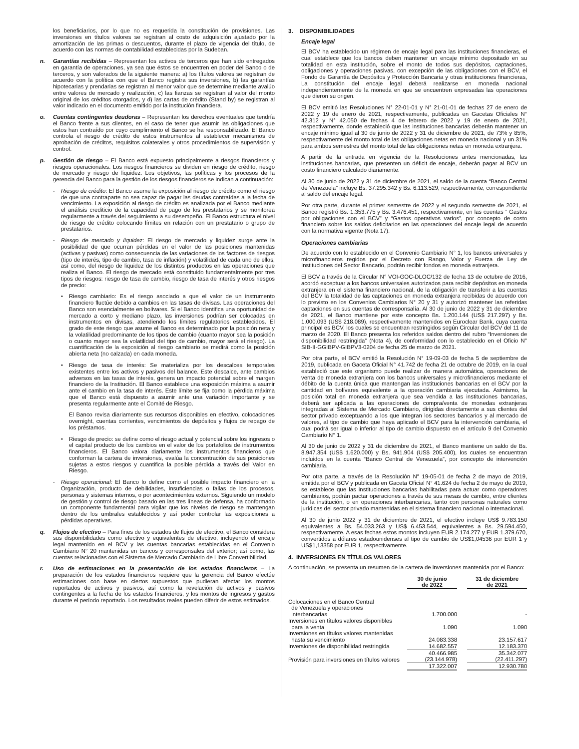los beneficiarios, por lo que no es requerida la constitución de provisiones. Las inversiones en títulos valores se registran al costo de adquisición ajustado por la amortización de las primas o descuentos, durante el plazo de vigencia del título, de acuerdo con las normas de contabilidad establecidas por la Sudeban.
n. Garantías recibidas – Representan los activos de terceros que han sido entregados en garantía de operaciones, ya sea que éstos se encuentren en poder del Banco o de terceros, y son valorados de la siguiente manera: a) los títulos valores se registran de acuerdo con la política con que el Banco registra sus inversiones, b) las garantías hipotecarias y prendarias se registran al menor valor que se determine mediante avalúo entre valores de mercado y realización, c) las fianzas se registran al valor del monto original de los créditos otorgados, y d) las cartas de crédito (Stand by) se registran al valor indicado en el documento emitido por la institución financiera.
o. Cuentas contingentes deudoras – Representan los derechos eventuales que tendría el Banco frente a sus clientes, en el caso de tener que asumir las obligaciones que estos han contraído por cuyo cumplimiento el Banco se ha responsabilizado. El Banco controla el riesgo de crédito de estos instrumentos al establecer mecanismos de aprobación de créditos, requisitos colaterales y otros procedimientos de supervisión y control.
p. Gestión de riesgo – El Banco está expuesto principalmente a riesgos financieros y riesgos operacionales. Los riesgos financieros se dividen en riesgo de crédito, riesgo de mercado y riesgo de liquidez. Los objetivos, las políticas y los procesos de la gerencia del Banco para la gestión de los riesgos financieros se indican a continuación:
- Riesgo de crédito: El Banco asume la exposición al riesgo de crédito como el riesgo de que una contraparte no sea capaz de pagar las deudas contraídas a la fecha de vencimiento. La exposición al riesgo de crédito es analizada por el Banco mediante el análisis crediticio de la capacidad de pago de los prestatarios y se monitorea regularmente a través del seguimiento a su desempeño. El Banco estructura el nivel de riesgo de crédito colocando límites en relación con un prestatario o grupo de prestatarios.
- Riesgo de mercado y liquidez: El riesgo de mercado y liquidez surge ante la posibilidad de que ocurran pérdidas en el valor de las posiciones mantenidas (activas y pasivas) como consecuencia de las variaciones de los factores de riesgos (tipo de interés, tipo de cambio, tasa de inflación) y volatilidad de cada uno de ellos, así como, del riesgo de liquidez de los distintos productos en las operaciones que realiza el Banco. El riesgo de mercado está constituido fundamentalmente por tres tipos de riesgos: riesgo de tasa de cambio, riesgo de tasa de interés y otros riesgos de precio:
• Riesgo cambiario: Es el riesgo asociado a que el valor de un instrumento financiero fluctúe debido a cambios en las tasas de divisas. Las operaciones del Banco son esencialmente en bolívares. Si el Banco identifica una oportunidad de mercado a corto y mediano plazo, las inversiones podrían ser colocadas en instrumentos en divisas, atendiendo los límites regulatorios establecidos. El grado de este riesgo que asume el Banco es determinado por la posición neta y la volatilidad predominante de los tipos de cambio (cuanto mayor sea la posición o cuanto mayor sea la volatilidad del tipo de cambio, mayor será el riesgo). La cuantificación de la exposición al riesgo cambiario se medirá como la posición abierta neta (no calzada) en cada moneda.
• Riesgo de tasa de interés: Se materializa por los descalces temporales existentes entre los activos y pasivos del balance. Este descalce, ante cambios adversos en las tasas de interés, genera un impacto potencial sobre el margen financiero de la Institución. El Banco establece una exposición máxima a asumir ante el cambio en la tasa de interés. Este límite se fija como la pérdida máxima que el Banco está dispuesto a asumir ante una variación importante y se presenta regularmente ante el Comité de Riesgo.
El Banco revisa diariamente sus recursos disponibles en efectivo, colocaciones overnight, cuentas corrientes, vencimientos de depósitos y flujos de repago de los préstamos.
• Riesgo de precio: se define como el riesgo actual y potencial sobre los ingresos o el capital producto de los cambios en el valor de los portafolios de instrumentos financieros. El Banco valora diariamente los instrumentos financieros que conforman la cartera de inversiones, evalúa la concentración de sus posiciones sujetas a estos riesgos y cuantifica la posible pérdida a través del Valor en Riesgo.
- Riesgo operacional: El Banco lo define como el posible impacto financiero en la Organización, producto de debilidades, insuficiencias o fallas de los procesos, personas y sistemas internos, o por acontecimientos externos. Siguiendo un modelo de gestión y control de riesgo basado en las tres líneas de defensa, ha conformado un componente fundamental para vigilar que los niveles de riesgo se mantengan dentro de los umbrales establecidos y así poder controlar las exposiciones a pérdidas operativas.
q. Flujos de efectivo – Para fines de los estados de flujos de efectivo, el Banco considera sus disponibilidades como efectivo y equivalentes de efectivo, incluyendo el encaje legal mantenido en el BCV y las cuentas bancarias establecidas en el Convenio Cambiario N° 20 mantenidas en bancos y corresponsales del exterior; así como, las cuentas relacionadas con el Sistema de Mercado Cambiario de Libre Convertibilidad.
r. Uso de estimaciones en la presentación de los estados financieros – La preparación de los estados financieros requiere que la gerencia del Banco efectúe estimaciones con base en ciertos supuestos que pudieran afectar los montos reportados de activos y pasivos, así como la revelación de activos y pasivos contingentes a la fecha de los estados financieros, y los montos de ingresos y gastos durante el período reportado. Los resultados reales pueden diferir de estos estimados.
3. DISPONIBILIDADES
Encaje legal
El BCV ha establecido un régimen de encaje legal para las instituciones financieras, el cual establece que los bancos deben mantener un encaje mínimo depositado en su totalidad en esta institución, sobre el monto de todos sus depósitos, captaciones, obligaciones y operaciones pasivas, con excepción de las obligaciones con el BCV, el Fondo de Garantía de Depósitos y Protección Bancaria y otras instituciones financieras, La constitución del encaje legal deberá realizarse en moneda nacional independientemente de la moneda en que se encuentren expresadas las operaciones que dieron su origen.
El BCV emitió las Resoluciones N° 22-01-01 y N° 21-01-01 de fechas 27 de enero de 2022 y 19 de enero de 2021, respectivamente, publicadas en Gacetas Oficiales N° 42.312 y N° 42.050 de fechas 4 de febrero de 2022 y 19 de enero de 2021, respectivamente, donde estableció que las instituciones bancarias deberán mantener un encaje mínimo igual al 30 de junio de 2022 y 31 de diciembre de 2021, de 73% y 85%, respectivamente del monto total de las obligaciones netas en moneda nacional y un 31% para ambos semestres del monto total de las obligaciones netas en moneda extranjera.
A partir de la entrada en vigencia de la Resoluciones antes mencionadas, las instituciones bancarias, que presenten un déficit de encaje, deberán pagar al BCV un costo financiero calculado diariamente.
Al 30 de junio de 2022 y 31 de diciembre de 2021, el saldo de la cuenta “Banco Central de Venezuela” incluye Bs. 37.295.342 y Bs. 6.113.529, respectivamente, correspondiente al saldo del encaje legal.
Por otra parte, durante el primer semestre de 2022 y el segundo semestre de 2021, el Banco registró Bs. 1.353.775 y Bs. 3.476.451, respectivamente, en las cuentas “ Gastos por obligaciones con el BCV” y “Gastos operativos varios”, por concepto de costo financiero sobre los saldos deficitarios en las operaciones del encaje legal de acuerdo con la normativa vigente (Nota 17).
Operaciones cambiarias
De acuerdo con lo establecido en el Convenio Cambiario N° 1, los bancos universales y microfinancieros regidos por el Decreto con Rango, Valor y Fuerza de Ley de Instituciones del Sector Bancario, podrán recibir fondos en moneda extranjera.
El BCV a través de la Circular N° VOI-GOC-DLOC/132 de fecha 13 de octubre de 2016, acordó exceptuar a los bancos universales autorizados para recibir depósitos en moneda extranjera en el sistema financiero nacional, de la obligación de transferir a las cuentas del BCV la totalidad de las captaciones en moneda extranjera recibidas de acuerdo con lo previsto en los Convenios Cambiarios N° 20 y 31 y autorizó mantener las referidas captaciones en sus cuentas de corresponsalía. Al 30 de junio de 2022 y 31 de diciembre de 2021, el Banco mantiene por este concepto Bs. 1.200.144 (US$ 217.297) y Bs. 1.000.093 (US$ 218.089), respectivamente mantenidos en Euroclear Bank, cuya cuenta principal es BCV, los cuales se encuentran restringidos según Circular del BCV del 11 de marzo de 2020. El Banco presenta los referidos saldos dentro del rubro “Inversiones de disponibilidad restringida” (Nota 4), de conformidad con lo establecido en el Oficio N° SIB-II-GGIBPV-GIBPV3-0204 de fecha 25 de marzo de 2021.
Por otra parte, el BCV emitió la Resolución N° 19-09-03 de fecha 5 de septiembre de 2019, publicada en Gaceta Oficial N° 41.742 de fecha 21 de octubre de 2019, en la cual estableció que este organismo puede realizar de manera automática, operaciones de venta de moneda extranjera con los bancos universales y microfinancieros mediante el débito de la cuenta única que mantengan las instituciones bancarias en el BCV por la cantidad en bolívares equivalente a la operación cambiaria ejecutada. Asimismo, la posición total en moneda extranjera que sea vendida a las instituciones bancarias, deberá ser aplicada a las operaciones de compra/venta de monedas extranjeras integradas al Sistema de Mercado Cambiario, dirigidas directamente a sus clientes del sector privado exceptuando a los que integran los sectores bancarios y al mercado de valores, al tipo de cambio que haya aplicado el BCV para la intervención cambiaria, el cual podrá ser igual o inferior al tipo de cambio dispuesto en el artículo 9 del Convenio Cambiario N° 1.
Al 30 de junio de 2022 y 31 de diciembre de 2021, el Banco mantiene un saldo de Bs. 8.947.354 (US$ 1.620.000) y Bs. 941.904 (US$ 205.400), los cuales se encuentran incluidos en la cuenta “Banco Central de Venezuela”, por concepto de intervención cambiaria.
Por otra parte, a través de la Resolución N° 19-05-01 de fecha 2 de mayo de 2019, emitida por el BCV y publicada en Gaceta Oficial N° 41.624 de fecha 2 de mayo de 2019, se establece que las instituciones bancarias habilitadas para actuar como operadores cambiarios, podrán pactar operaciones a través de sus mesas de cambio, entre clientes de la institución, o en operaciones interbancarias, tanto con personas naturales como jurídicas del sector privado mantenidas en el sistema financiero nacional o internacional.
Al 30 de junio 2022 y 31 de diciembre de 2021, el efectivo incluye US$ 9.783.150 equivalentes a Bs. 54.033.263 y US$ 6.453.544, equivalentes a Bs. 29.594.450, respectivamente. A esas fechas estos montos incluyen EUR 2.174.277 y EUR 1.379.670, convertidos a dólares estadounidenses al tipo de cambio de US$1,04536 por EUR 1 y US$1,13358 por EUR 1, respectivamente.
4. INVERSIONES EN TÍTULOS VALORES
A continuación, se presenta un resumen de la cartera de inversiones mantenida por el Banco:
| | 30 de junio de 2022 | | 31 de diciembre de 2021 |
| --- | --- | --- | --- |
| Colocaciones en el Banco Central de Venezuela y operaciones interbancarias | 1.700.000 | | - |
| Inversiones en títulos valores disponibles para la venta | 1.090 | | 1.090 |
| Inversiones en títulos valores mantenidas hasta su vencimiento | 24.083.338 | | 23.157.617 |
| Inversiones de disponibilidad restringida | 14.682.557 | | 12.183.370 |
| | 40.466.985 | | 35.342.077 |
| Provisión para inversiones en títulos valores | (23.144.978) | | (22.411.297) |
| | 17.322.007 | | 12.930.780 |